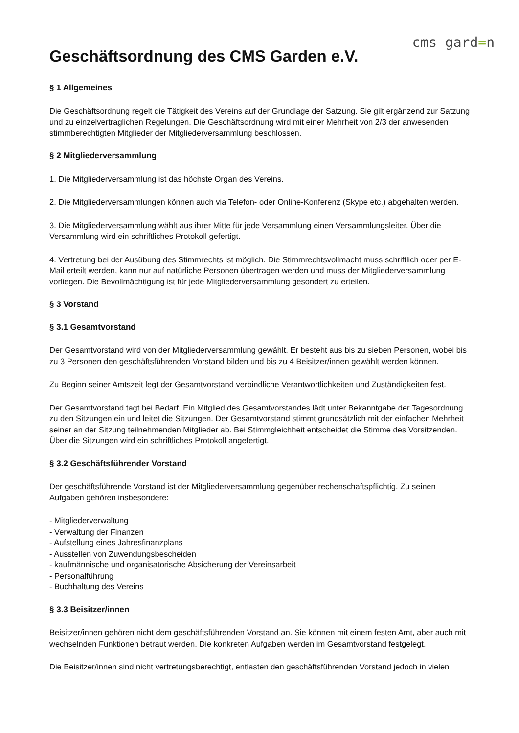cms gard=n
Geschäftsordnung des CMS Garden e.V.
§ 1 Allgemeines
Die Geschäftsordnung regelt die Tätigkeit des Vereins auf der Grundlage der Satzung. Sie gilt ergänzend zur Satzung und zu einzelvertraglichen Regelungen. Die Geschäftsordnung wird mit einer Mehrheit von 2/3 der anwesenden stimmberechtigten Mitglieder der Mitgliederversammlung beschlossen.
§ 2 Mitgliederversammlung
1. Die Mitgliederversammlung ist das höchste Organ des Vereins.
2. Die Mitgliederversammlungen können auch via Telefon- oder Online-Konferenz (Skype etc.) abgehalten werden.
3. Die Mitgliederversammlung wählt aus ihrer Mitte für jede Versammlung einen Versammlungsleiter. Über die Versammlung wird ein schriftliches Protokoll gefertigt.
4. Vertretung bei der Ausübung des Stimmrechts ist möglich. Die Stimmrechtsvollmacht muss schriftlich oder per E-Mail erteilt werden, kann nur auf natürliche Personen übertragen werden und muss der Mitgliederversammlung vorliegen. Die Bevollmächtigung ist für jede Mitgliederversammlung gesondert zu erteilen.
§ 3 Vorstand
§ 3.1 Gesamtvorstand
Der Gesamtvorstand wird von der Mitgliederversammlung gewählt. Er besteht aus bis zu sieben Personen, wobei bis zu 3 Personen den geschäftsführenden Vorstand bilden und bis zu 4 Beisitzer/innen gewählt werden können.
Zu Beginn seiner Amtszeit legt der Gesamtvorstand verbindliche Verantwortlichkeiten und Zuständigkeiten fest.
Der Gesamtvorstand tagt bei Bedarf. Ein Mitglied des Gesamtvorstandes lädt unter Bekanntgabe der Tagesordnung zu den Sitzungen ein und leitet die Sitzungen. Der Gesamtvorstand stimmt grundsätzlich mit der einfachen Mehrheit seiner an der Sitzung teilnehmenden Mitglieder ab. Bei Stimmgleichheit entscheidet die Stimme des Vorsitzenden. Über die Sitzungen wird ein schriftliches Protokoll angefertigt.
§ 3.2 Geschäftsführender Vorstand
Der geschäftsführende Vorstand ist der Mitgliederversammlung gegenüber rechenschaftspflichtig. Zu seinen Aufgaben gehören insbesondere:
- Mitgliederverwaltung
- Verwaltung der Finanzen
- Aufstellung eines Jahresfinanzplans
- Ausstellen von Zuwendungsbescheiden
- kaufmännische und organisatorische Absicherung der Vereinsarbeit
- Personalführung
- Buchhaltung des Vereins
§ 3.3 Beisitzer/innen
Beisitzer/innen gehören nicht dem geschäftsführenden Vorstand an. Sie können mit einem festen Amt, aber auch mit wechselnden Funktionen betraut werden. Die konkreten Aufgaben werden im Gesamtvorstand festgelegt.
Die Beisitzer/innen sind nicht vertretungsberechtigt, entlasten den geschäftsführenden Vorstand jedoch in vielen